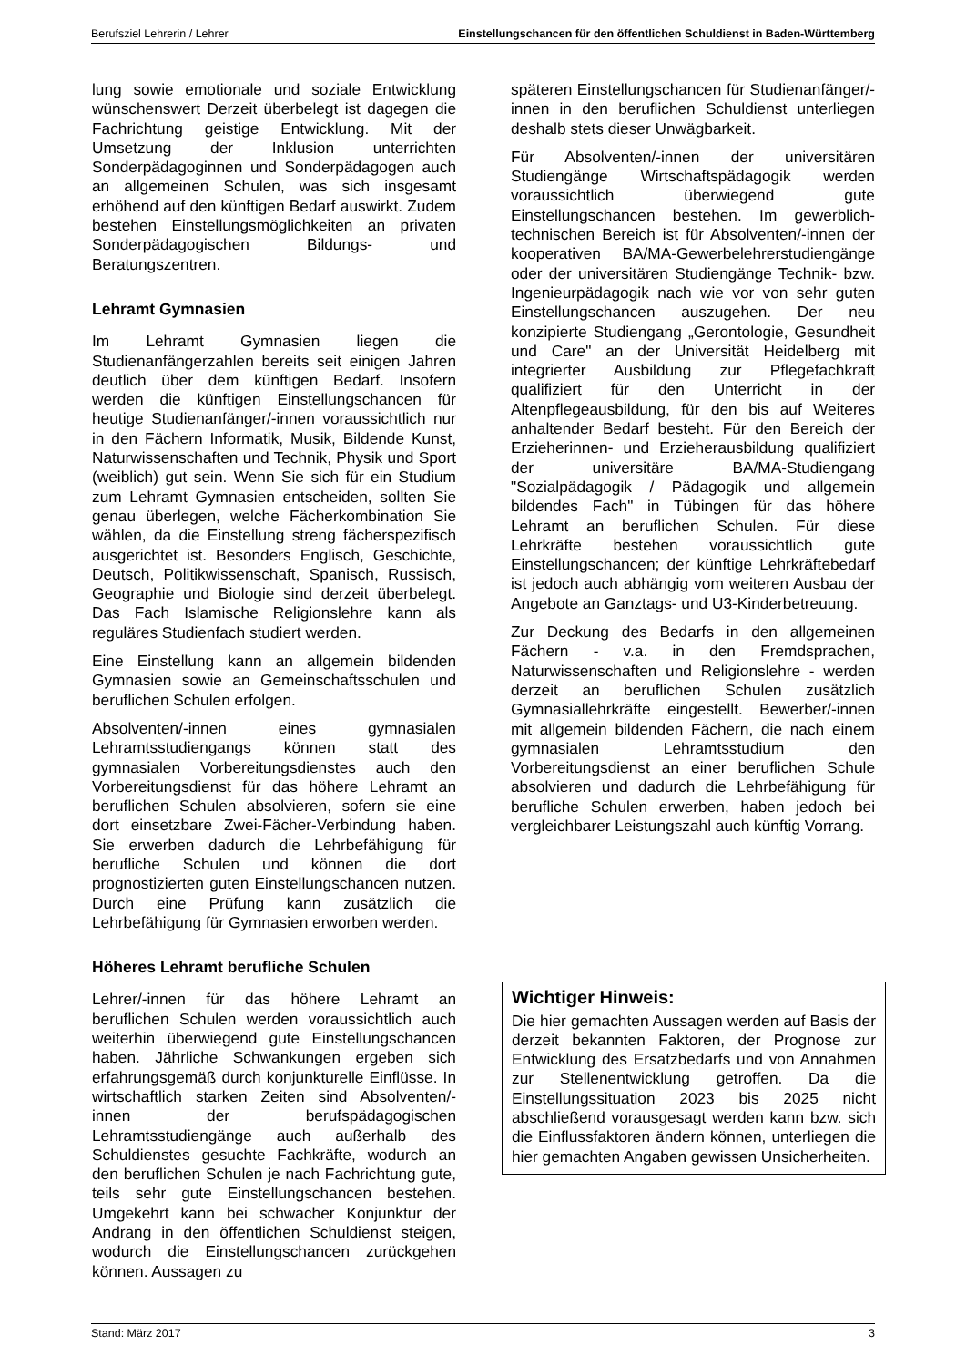Berufsziel Lehrerin / Lehrer Einstellungschancen für den öffentlichen Schuldienst in Baden-Württemberg
lung sowie emotionale und soziale Entwicklung wünschenswert Derzeit überbelegt ist dagegen die Fachrichtung geistige Entwicklung. Mit der Umsetzung der Inklusion unterrichten Sonderpädagoginnen und Sonderpädagogen auch an allgemeinen Schulen, was sich insgesamt erhöhend auf den künftigen Bedarf auswirkt. Zudem bestehen Einstellungsmöglichkeiten an privaten Sonderpädagogischen Bildungs- und Beratungszentren.
Lehramt Gymnasien
Im Lehramt Gymnasien liegen die Studienanfängerzahlen bereits seit einigen Jahren deutlich über dem künftigen Bedarf. Insofern werden die künftigen Einstellungschancen für heutige Studienanfänger/-innen voraussichtlich nur in den Fächern Informatik, Musik, Bildende Kunst, Naturwissenschaften und Technik, Physik und Sport (weiblich) gut sein. Wenn Sie sich für ein Studium zum Lehramt Gymnasien entscheiden, sollten Sie genau überlegen, welche Fächerkombination Sie wählen, da die Einstellung streng fächerspezifisch ausgerichtet ist. Besonders Englisch, Geschichte, Deutsch, Politikwissenschaft, Spanisch, Russisch, Geographie und Biologie sind derzeit überbelegt. Das Fach Islamische Religionslehre kann als reguläres Studienfach studiert werden.
Eine Einstellung kann an allgemein bildenden Gymnasien sowie an Gemeinschaftsschulen und beruflichen Schulen erfolgen.
Absolventen/-innen eines gymnasialen Lehramtsstudiengangs können statt des gymnasialen Vorbereitungsdienstes auch den Vorbereitungsdienst für das höhere Lehramt an beruflichen Schulen absolvieren, sofern sie eine dort einsetzbare Zwei-Fächer-Verbindung haben. Sie erwerben dadurch die Lehrbefähigung für berufliche Schulen und können die dort prognostizierten guten Einstellungschancen nutzen. Durch eine Prüfung kann zusätzlich die Lehrbefähigung für Gymnasien erworben werden.
Höheres Lehramt berufliche Schulen
Lehrer/-innen für das höhere Lehramt an beruflichen Schulen werden voraussichtlich auch weiterhin überwiegend gute Einstellungschancen haben. Jährliche Schwankungen ergeben sich erfahrungsgemäß durch konjunkturelle Einflüsse. In wirtschaftlich starken Zeiten sind Absolventen/-innen der berufspädagogischen Lehramtsstudiengänge auch außerhalb des Schuldienstes gesuchte Fachkräfte, wodurch an den beruflichen Schulen je nach Fachrichtung gute, teils sehr gute Einstellungschancen bestehen. Umgekehrt kann bei schwacher Konjunktur der Andrang in den öffentlichen Schuldienst steigen, wodurch die Einstellungschancen zurückgehen können. Aussagen zu
späteren Einstellungschancen für Studienanfänger/-innen in den beruflichen Schuldienst unterliegen deshalb stets dieser Unwägbarkeit.
Für Absolventen/-innen der universitären Studiengänge Wirtschaftspädagogik werden voraussichtlich überwiegend gute Einstellungschancen bestehen. Im gewerblich-technischen Bereich ist für Absolventen/-innen der kooperativen BA/MA-Gewerbelehrerstudiengänge oder der universitären Studiengänge Technik- bzw. Ingenieurpädagogik nach wie vor von sehr guten Einstellungschancen auszugehen. Der neu konzipierte Studiengang „Gerontologie, Gesundheit und Care" an der Universität Heidelberg mit integrierter Ausbildung zur Pflegefachkraft qualifiziert für den Unterricht in der Altenpflegeausbildung, für den bis auf Weiteres anhaltender Bedarf besteht. Für den Bereich der Erzieherinnen- und Erzieherausbildung qualifiziert der universitäre BA/MA-Studiengang "Sozialpädagogik / Pädagogik und allgemein bildendes Fach" in Tübingen für das höhere Lehramt an beruflichen Schulen. Für diese Lehrkräfte bestehen voraussichtlich gute Einstellungschancen; der künftige Lehrkräftebedarf ist jedoch auch abhängig vom weiteren Ausbau der Angebote an Ganztags- und U3-Kinderbetreuung.
Zur Deckung des Bedarfs in den allgemeinen Fächern - v.a. in den Fremdsprachen, Naturwissenschaften und Religionslehre - werden derzeit an beruflichen Schulen zusätzlich Gymnasiallehrkräfte eingestellt. Bewerber/-innen mit allgemein bildenden Fächern, die nach einem gymnasialen Lehramtsstudium den Vorbereitungsdienst an einer beruflichen Schule absolvieren und dadurch die Lehrbefähigung für berufliche Schulen erwerben, haben jedoch bei vergleichbarer Leistungszahl auch künftig Vorrang.
Wichtiger Hinweis:
Die hier gemachten Aussagen werden auf Basis der derzeit bekannten Faktoren, der Prognose zur Entwicklung des Ersatzbedarfs und von Annahmen zur Stellenentwicklung getroffen. Da die Einstellungssituation 2023 bis 2025 nicht abschließend vorausgesagt werden kann bzw. sich die Einflussfaktoren ändern können, unterliegen die hier gemachten Angaben gewissen Unsicherheiten.
Stand: März 2017 3